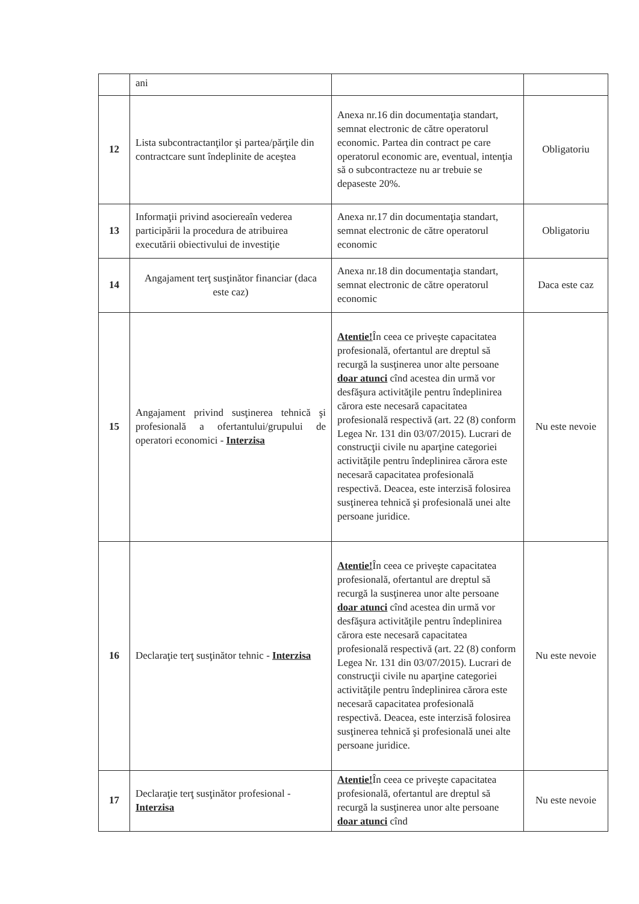| | ani | | |
| 12 | Lista subcontractanţilor şi partea/părţile din contractcare sunt îndeplinite de aceştea | Anexa nr.16 din documentaţia standart, semnat electronic de către operatorul economic. Partea din contract pe care operatorul economic are, eventual, intenţia să o subcontracteze nu ar trebuie se depaseste 20%. | Obligatoriu |
| 13 | Informaţii privind asociereaîn vederea participării la procedura de atribuirea executării obiectivului de investiţie | Anexa nr.17 din documentaţia standart, semnat electronic de către operatorul economic | Obligatoriu |
| 14 | Angajament terţ susţinător financiar (daca este caz) | Anexa nr.18 din documentaţia standart, semnat electronic de către operatorul economic | Daca este caz |
| 15 | Angajament privind susţinerea tehnică şi profesională a ofertantului/grupului de operatori economici - Interzisa | Atentie! În ceea ce priveşte capacitatea profesională, ofertantul are dreptul să recurgă la susţinerea unor alte persoane doar atunci cînd acestea din urmă vor desfăşura activităţile pentru îndeplinirea cărora este necesară capacitatea profesională respectivă (art. 22 (8) conform Legea Nr. 131 din 03/07/2015). Lucrari de construcţii civile nu aparţine categoriei activităţile pentru îndeplinirea cărora este necesară capacitatea profesională respectivă. Deacea, este interzisă folosirea susţinerea tehnică şi profesională unei alte persoane juridice. | Nu este nevoie |
| 16 | Declaraţie terţ susţinător tehnic - Interzisa | Atentie! În ceea ce priveşte capacitatea profesională, ofertantul are dreptul să recurgă la susţinerea unor alte persoane doar atunci cînd acestea din urmă vor desfăşura activităţile pentru îndeplinirea cărora este necesară capacitatea profesională respectivă (art. 22 (8) conform Legea Nr. 131 din 03/07/2015). Lucrari de construcţii civile nu aparţine categoriei activităţile pentru îndeplinirea cărora este necesară capacitatea profesională respectivă. Deacea, este interzisă folosirea susţinerea tehnică şi profesională unei alte persoane juridice. | Nu este nevoie |
| 17 | Declaraţie terţ susţinător profesional - Interzisa | Atentie! În ceea ce priveşte capacitatea profesională, ofertantul are dreptul să recurgă la susţinerea unor alte persoane doar atunci cînd | Nu este nevoie |